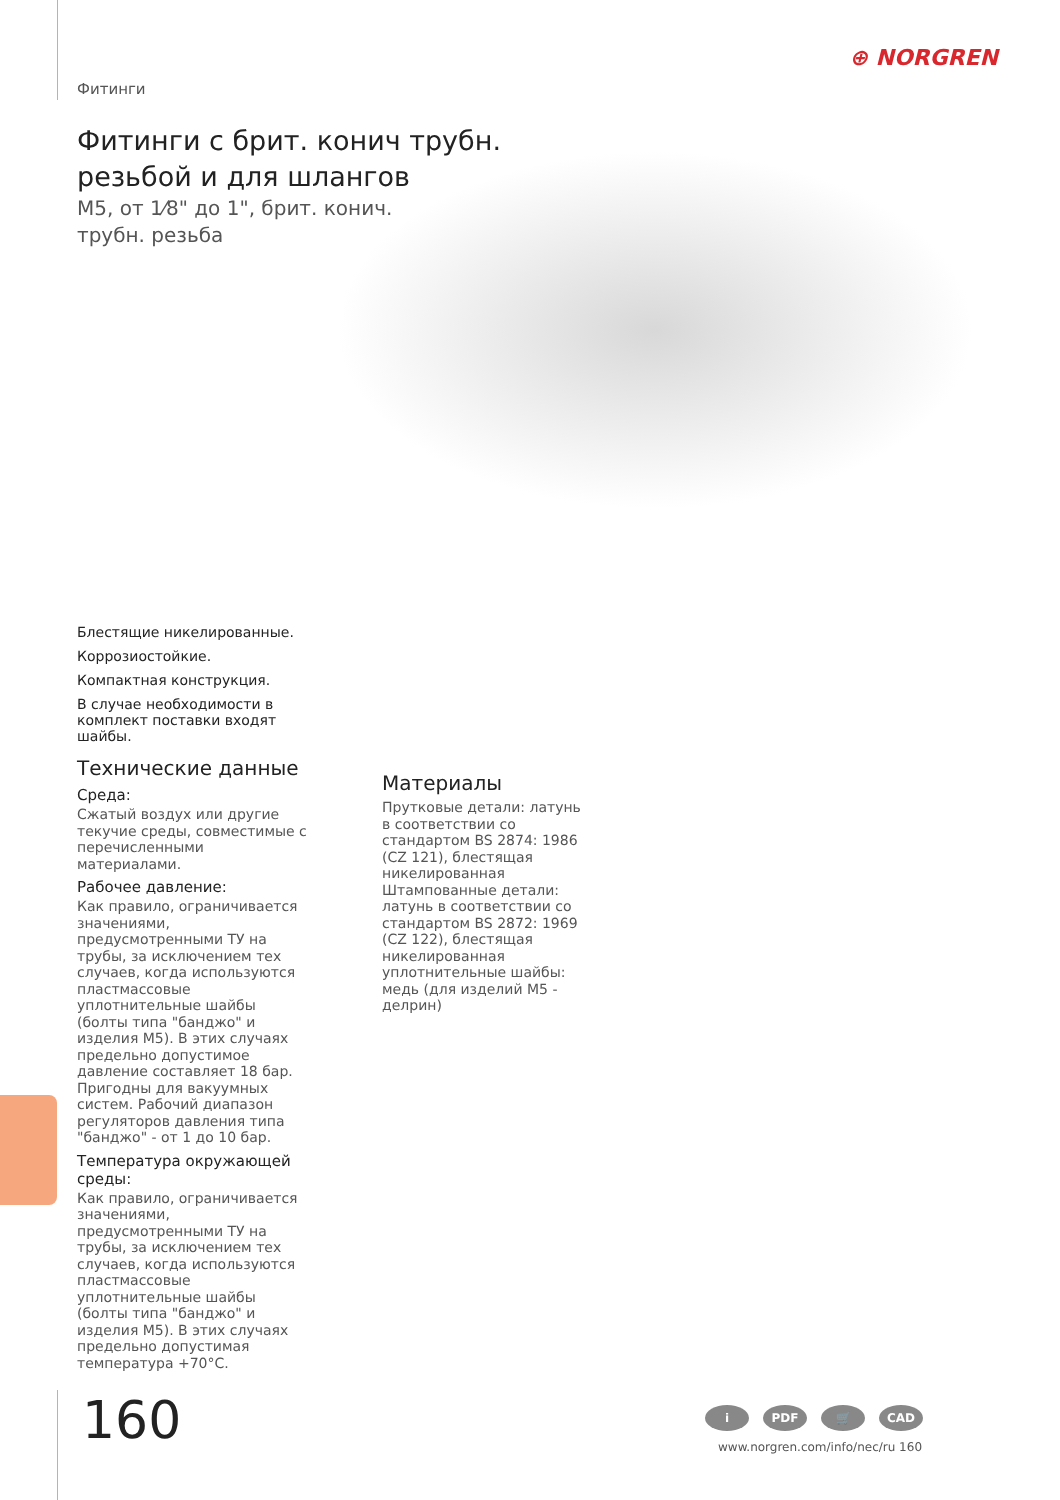⊕ NORGREN
Фитинги
Фитинги с брит. конич трубн.
резьбой и для шлангов
M5, от 1⁄8" до 1", брит. конич.
трубн. резьба
Блестящие никелированные.
Коррозиостойкие.
Компактная конструкция.
В случае необходимости в комплект поставки входят шайбы.
Технические данные
Среда:
Сжатый воздух или другие текучие среды, совместимые с перечисленными материалами.
Рабочее давление:
Как правило, ограничивается значениями, предусмотренными ТУ на трубы, за исключением тех случаев, когда используются пластмассовые уплотнительные шайбы (болты типа "банджо" и изделия M5). В этих случаях предельно допустимое давление составляет 18 бар. Пригодны для вакуумных систем. Рабочий диапазон регуляторов давления типа "банджо" - от 1 до 10 бар.
Температура окружающей среды:
Как правило, ограничивается значениями, предусмотренными ТУ на трубы, за исключением тех случаев, когда используются пластмассовые уплотнительные шайбы (болты типа "банджо" и изделия M5). В этих случаях предельно допустимая температура +70°C.
Материалы
Прутковые детали: латунь в соответствии со стандартом BS 2874: 1986 (CZ 121), блестящая никелированная
Штампованные детали: латунь в соответствии со стандартом BS 2872: 1969 (CZ 122), блестящая никелированная
уплотнительные шайбы: медь (для изделий M5 - делрин)
160 i PDF 🛒 CAD
www.norgren.com/info/nec/ru 160